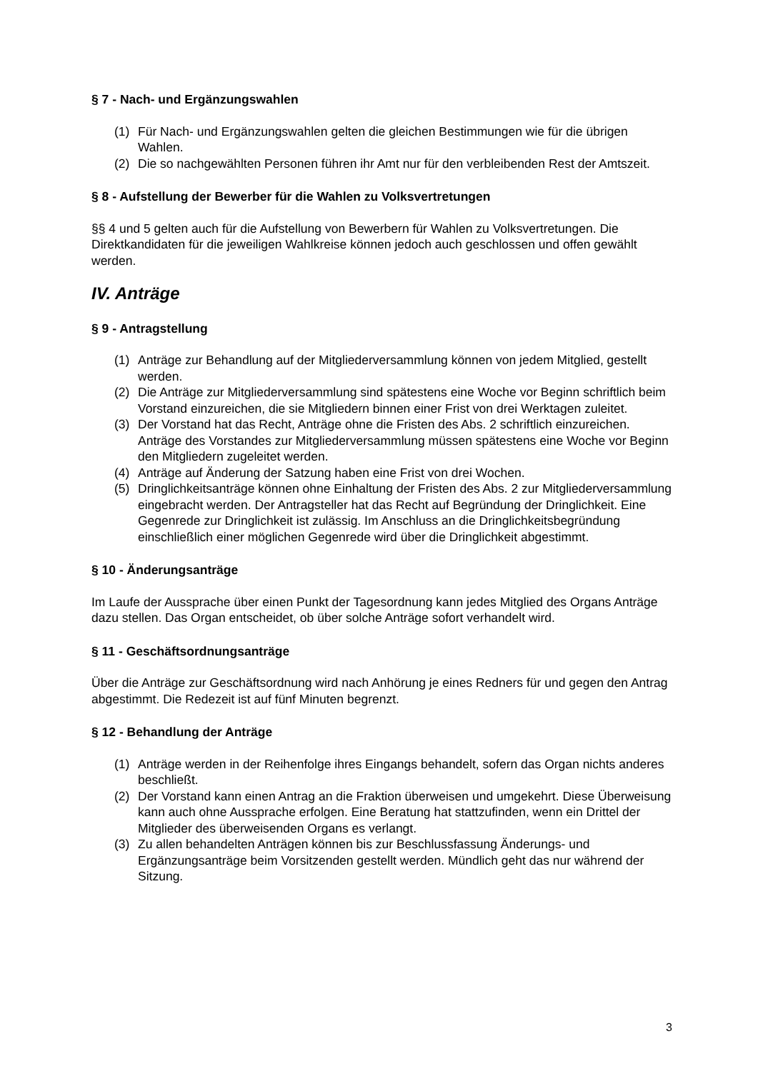§ 7 - Nach- und Ergänzungswahlen
(1) Für Nach- und Ergänzungswahlen gelten die gleichen Bestimmungen wie für die übrigen Wahlen.
(2) Die so nachgewählten Personen führen ihr Amt nur für den verbleibenden Rest der Amtszeit.
§ 8 - Aufstellung der Bewerber für die Wahlen zu Volksvertretungen
§§ 4 und 5 gelten auch für die Aufstellung von Bewerbern für Wahlen zu Volksvertretungen. Die Direktkandidaten für die jeweiligen Wahlkreise können jedoch auch geschlossen und offen gewählt werden.
IV. Anträge
§ 9 - Antragstellung
(1) Anträge zur Behandlung auf der Mitgliederversammlung können von jedem Mitglied, gestellt werden.
(2) Die Anträge zur Mitgliederversammlung sind spätestens eine Woche vor Beginn schriftlich beim Vorstand einzureichen, die sie Mitgliedern binnen einer Frist von drei Werktagen zuleitet.
(3) Der Vorstand hat das Recht, Anträge ohne die Fristen des Abs. 2 schriftlich einzureichen. Anträge des Vorstandes zur Mitgliederversammlung müssen spätestens eine Woche vor Beginn den Mitgliedern zugeleitet werden.
(4) Anträge auf Änderung der Satzung haben eine Frist von drei Wochen.
(5) Dringlichkeitsanträge können ohne Einhaltung der Fristen des Abs. 2 zur Mitgliederversammlung eingebracht werden. Der Antragsteller hat das Recht auf Begründung der Dringlichkeit. Eine Gegenrede zur Dringlichkeit ist zulässig. Im Anschluss an die Dringlichkeitsbegründung einschließlich einer möglichen Gegenrede wird über die Dringlichkeit abgestimmt.
§ 10 - Änderungsanträge
Im Laufe der Aussprache über einen Punkt der Tagesordnung kann jedes Mitglied des Organs Anträge dazu stellen. Das Organ entscheidet, ob über solche Anträge sofort verhandelt wird.
§ 11 - Geschäftsordnungsanträge
Über die Anträge zur Geschäftsordnung wird nach Anhörung je eines Redners für und gegen den Antrag abgestimmt. Die Redezeit ist auf fünf Minuten begrenzt.
§ 12 - Behandlung der Anträge
(1) Anträge werden in der Reihenfolge ihres Eingangs behandelt, sofern das Organ nichts anderes beschließt.
(2) Der Vorstand kann einen Antrag an die Fraktion überweisen und umgekehrt. Diese Überweisung kann auch ohne Aussprache erfolgen. Eine Beratung hat stattzufinden, wenn ein Drittel der Mitglieder des überweisenden Organs es verlangt.
(3) Zu allen behandelten Anträgen können bis zur Beschlussfassung Änderungs- und Ergänzungsanträge beim Vorsitzenden gestellt werden. Mündlich geht das nur während der Sitzung.
3